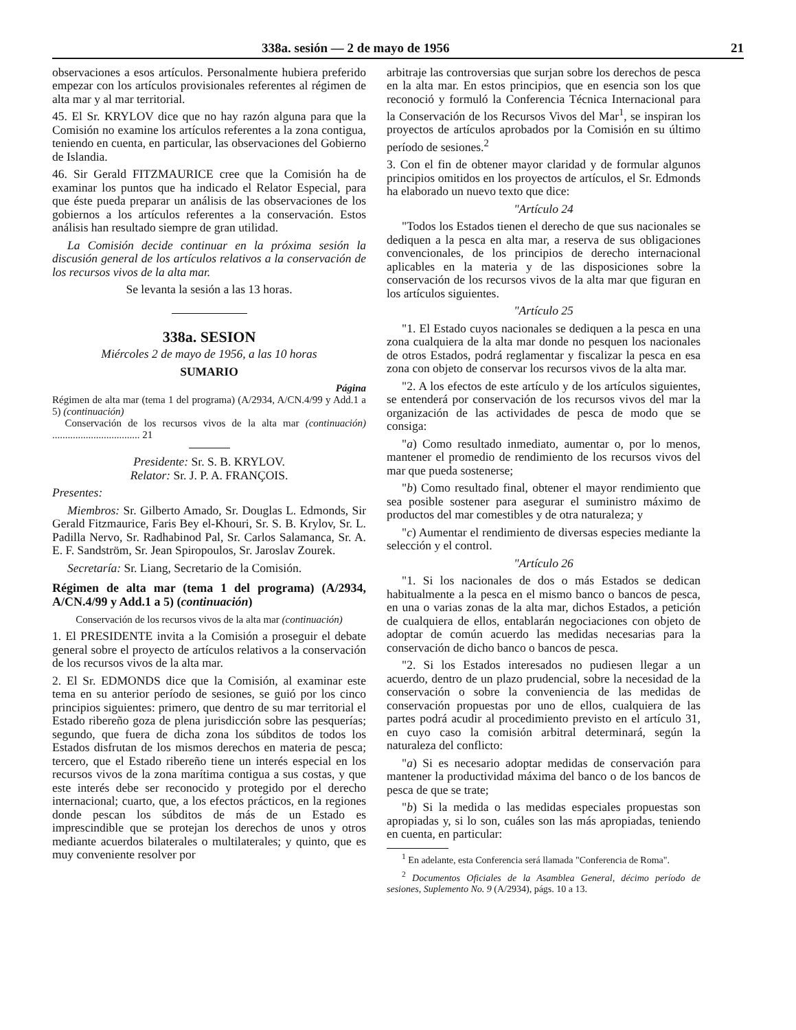338a. sesión — 2 de mayo de 1956 21
observaciones a esos artículos. Personalmente hubiera preferido empezar con los artículos provisionales referentes al régimen de alta mar y al mar territorial.
45. El Sr. KRYLOV dice que no hay razón alguna para que la Comisión no examine los artículos referentes a la zona contigua, teniendo en cuenta, en particular, las observaciones del Gobierno de Islandia.
46. Sir Gerald FITZMAURICE cree que la Comisión ha de examinar los puntos que ha indicado el Relator Especial, para que éste pueda preparar un análisis de las observaciones de los gobiernos a los artículos referentes a la conservación. Estos análisis han resultado siempre de gran utilidad.
La Comisión decide continuar en la próxima sesión la discusión general de los artículos relativos a la conservación de los recursos vivos de la alta mar.
Se levanta la sesión a las 13 horas.
338a. SESION
Miércoles 2 de mayo de 1956, a las 10 horas
SUMARIO
Página
Régimen de alta mar (tema 1 del programa) (A/2934, A/CN.4/99 y Add.1 a 5) (continuación)
Conservación de los recursos vivos de la alta mar (continuación) .................................. 21
Presidente: Sr. S. B. KRYLOV.
Relator: Sr. J. P. A. FRANÇOIS.
Presentes:
Miembros: Sr. Gilberto Amado, Sr. Douglas L. Edmonds, Sir Gerald Fitzmaurice, Faris Bey el-Khouri, Sr. S. B. Krylov, Sr. L. Padilla Nervo, Sr. Radhabinod Pal, Sr. Carlos Salamanca, Sr. A. E. F. Sandström, Sr. Jean Spiropoulos, Sr. Jaroslav Zourek.
Secretaría: Sr. Liang, Secretario de la Comisión.
Régimen de alta mar (tema 1 del programa) (A/2934, A/CN.4/99 y Add.1 a 5) (continuación)
Conservación de los recursos vivos de la alta mar (continuación)
1. El PRESIDENTE invita a la Comisión a proseguir el debate general sobre el proyecto de artículos relativos a la conservación de los recursos vivos de la alta mar.
2. El Sr. EDMONDS dice que la Comisión, al examinar este tema en su anterior período de sesiones, se guió por los cinco principios siguientes: primero, que dentro de su mar territorial el Estado ribereño goza de plena jurisdicción sobre las pesquerías; segundo, que fuera de dicha zona los súbditos de todos los Estados disfrutan de los mismos derechos en materia de pesca; tercero, que el Estado ribereño tiene un interés especial en los recursos vivos de la zona marítima contigua a sus costas, y que este interés debe ser reconocido y protegido por el derecho internacional; cuarto, que, a los efectos prácticos, en la regiones donde pescan los súbditos de más de un Estado es imprescindible que se protejan los derechos de unos y otros mediante acuerdos bilaterales o multilaterales; y quinto, que es muy conveniente resolver por
arbitraje las controversias que surjan sobre los derechos de pesca en la alta mar. En estos principios, que en esencia son los que reconoció y formuló la Conferencia Técnica Internacional para la Conservación de los Recursos Vivos del Mar<sup>1</sup>, se inspiran los proyectos de artículos aprobados por la Comisión en su último período de sesiones.<sup>2</sup>
3. Con el fin de obtener mayor claridad y de formular algunos principios omitidos en los proyectos de artículos, el Sr. Edmonds ha elaborado un nuevo texto que dice:
"Artículo 24
"Todos los Estados tienen el derecho de que sus nacionales se dediquen a la pesca en alta mar, a reserva de sus obligaciones convencionales, de los principios de derecho internacional aplicables en la materia y de las disposiciones sobre la conservación de los recursos vivos de la alta mar que figuran en los artículos siguientes.
"Artículo 25
"1. El Estado cuyos nacionales se dediquen a la pesca en una zona cualquiera de la alta mar donde no pesquen los nacionales de otros Estados, podrá reglamentar y fiscalizar la pesca en esa zona con objeto de conservar los recursos vivos de la alta mar.
"2. A los efectos de este artículo y de los artículos siguientes, se entenderá por conservación de los recursos vivos del mar la organización de las actividades de pesca de modo que se consiga:
"a) Como resultado inmediato, aumentar o, por lo menos, mantener el promedio de rendimiento de los recursos vivos del mar que pueda sostenerse;
"b) Como resultado final, obtener el mayor rendimiento que sea posible sostener para asegurar el suministro máximo de productos del mar comestibles y de otra naturaleza; y
"c) Aumentar el rendimiento de diversas especies mediante la selección y el control.
"Artículo 26
"1. Si los nacionales de dos o más Estados se dedican habitualmente a la pesca en el mismo banco o bancos de pesca, en una o varias zonas de la alta mar, dichos Estados, a petición de cualquiera de ellos, entablarán negociaciones con objeto de adoptar de común acuerdo las medidas necesarias para la conservación de dicho banco o bancos de pesca.
"2. Si los Estados interesados no pudiesen llegar a un acuerdo, dentro de un plazo prudencial, sobre la necesidad de la conservación o sobre la conveniencia de las medidas de conservación propuestas por uno de ellos, cualquiera de las partes podrá acudir al procedimiento previsto en el artículo 31, en cuyo caso la comisión arbitral determinará, según la naturaleza del conflicto:
"a) Si es necesario adoptar medidas de conservación para mantener la productividad máxima del banco o de los bancos de pesca de que se trate;
"b) Si la medida o las medidas especiales propuestas son apropiadas y, si lo son, cuáles son las más apropiadas, teniendo en cuenta, en particular:
<sup>1</sup> En adelante, esta Conferencia será llamada "Conferencia de Roma".
<sup>2</sup> Documentos Oficiales de la Asamblea General, décimo período de sesiones, Suplemento No. 9 (A/2934), págs. 10 a 13.